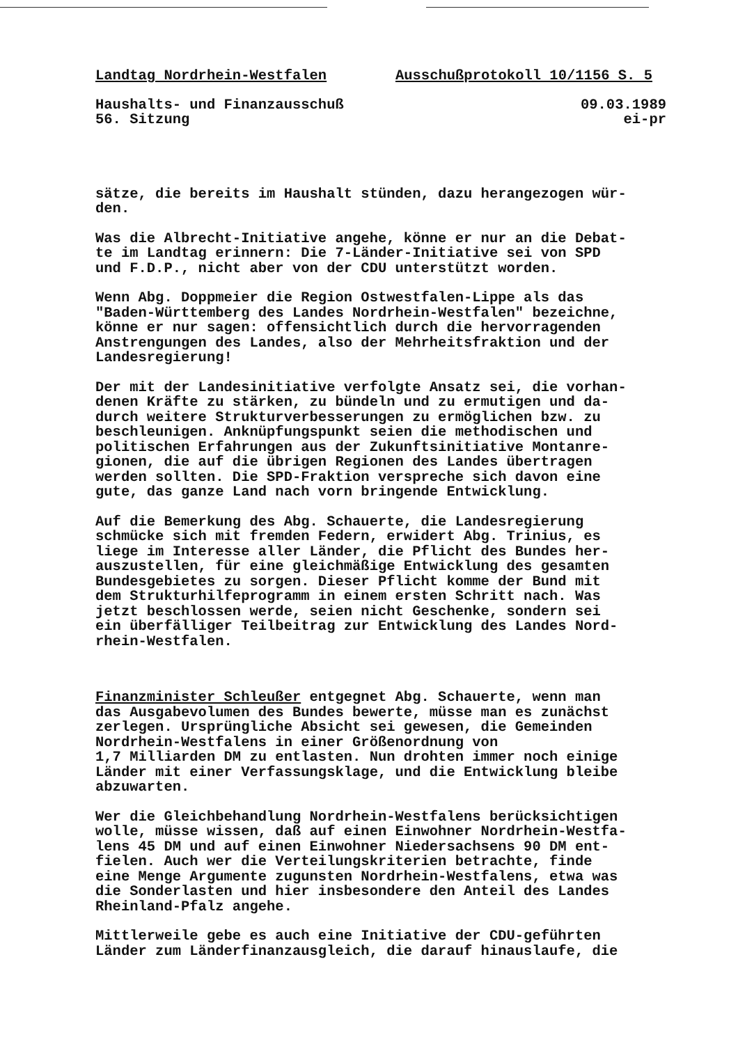Landtag Nordrhein-Westfalen Ausschußprotokoll 10/1156 S. 5
Haushalts- und Finanzausschuß 09.03.1989
56. Sitzung ei-pr
sätze, die bereits im Haushalt stünden, dazu herangezogen wür-
den.
Was die Albrecht-Initiative angehe, könne er nur an die Debat-
te im Landtag erinnern: Die 7-Länder-Initiative sei von SPD
und F.D.P., nicht aber von der CDU unterstützt worden.
Wenn Abg. Doppmeier die Region Ostwestfalen-Lippe als das
"Baden-Württemberg des Landes Nordrhein-Westfalen" bezeichne,
könne er nur sagen: offensichtlich durch die hervorragenden
Anstrengungen des Landes, also der Mehrheitsfraktion und der
Landesregierung!
Der mit der Landesinitiative verfolgte Ansatz sei, die vorhan-
denen Kräfte zu stärken, zu bündeln und zu ermutigen und da-
durch weitere Strukturverbesserungen zu ermöglichen bzw. zu
beschleunigen. Anknüpfungspunkt seien die methodischen und
politischen Erfahrungen aus der Zukunftsinitiative Montanre-
gionen, die auf die übrigen Regionen des Landes übertragen
werden sollten. Die SPD-Fraktion verspreche sich davon eine
gute, das ganze Land nach vorn bringende Entwicklung.
Auf die Bemerkung des Abg. Schauerte, die Landesregierung
schmücke sich mit fremden Federn, erwidert Abg. Trinius, es
liege im Interesse aller Länder, die Pflicht des Bundes her-
auszustellen, für eine gleichmäßige Entwicklung des gesamten
Bundesgebietes zu sorgen. Dieser Pflicht komme der Bund mit
dem Strukturhilfeprogramm in einem ersten Schritt nach. Was
jetzt beschlossen werde, seien nicht Geschenke, sondern sei
ein überfälliger Teilbeitrag zur Entwicklung des Landes Nord-
rhein-Westfalen.
Finanzminister Schleußer entgegnet Abg. Schauerte, wenn man
das Ausgabevolumen des Bundes bewerte, müsse man es zunächst
zerlegen. Ursprüngliche Absicht sei gewesen, die Gemeinden
Nordrhein-Westfalens in einer Größenordnung von
1,7 Milliarden DM zu entlasten. Nun drohten immer noch einige
Länder mit einer Verfassungsklage, und die Entwicklung bleibe
abzuwarten.
Wer die Gleichbehandlung Nordrhein-Westfalens berücksichtigen
wolle, müsse wissen, daß auf einen Einwohner Nordrhein-Westfa-
lens 45 DM und auf einen Einwohner Niedersachsens 90 DM ent-
fielen. Auch wer die Verteilungskriterien betrachte, finde
eine Menge Argumente zugunsten Nordrhein-Westfalens, etwa was
die Sonderlasten und hier insbesondere den Anteil des Landes
Rheinland-Pfalz angehe.
Mittlerweile gebe es auch eine Initiative der CDU-geführten
Länder zum Länderfinanzausgleich, die darauf hinauslaufe, die